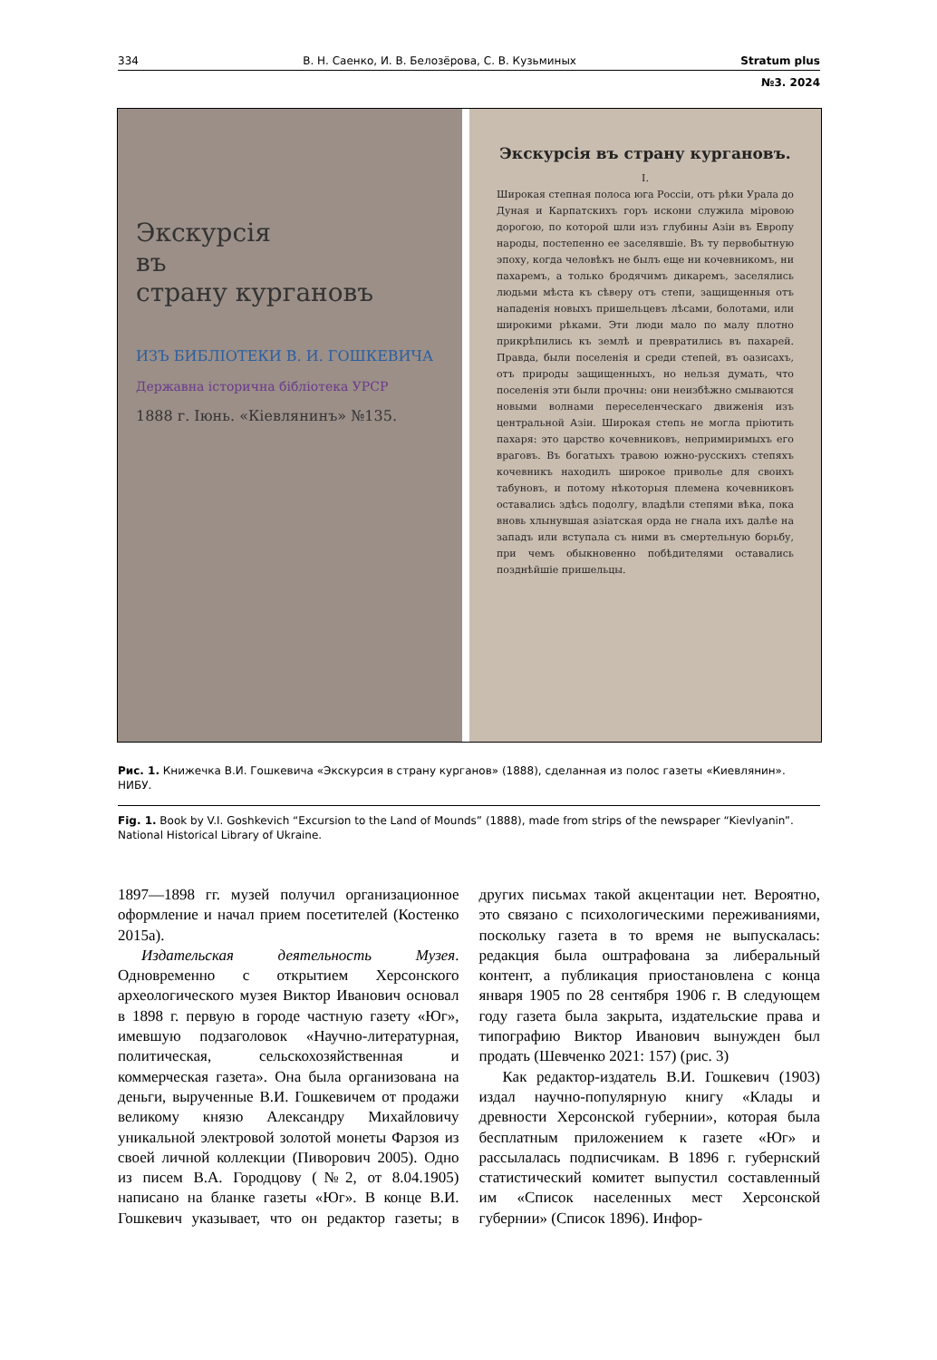334 В. Н. Саенко, И. В. Белозёрова, С. В. Кузьминых Stratum plus
№3. 2024
Экскурсія
въ
страну кургановъ
ИЗЪ БИБЛІОТЕКИ В. И. ГОШКЕВИЧА
Державна історична бібліотека УРСР
1888 г. Іюнь. «Кіевлянинъ» №135.
Экскурсія въ страну кургановъ.
I.
Широкая степная полоса юга Россіи, отъ рѣки Урала до Дуная и Карпатскихъ горъ искони служила міровою дорогою, по которой шли изъ глубины Азіи въ Европу народы, постепенно ее заселявшіе. Въ ту первобытную эпоху, когда человѣкъ не былъ еще ни кочевникомъ, ни пахаремъ, а только бродячимъ дикаремъ, заселялись людьми мѣста къ сѣверу отъ степи, защищенныя отъ нападенія новыхъ пришельцевъ лѣсами, болотами, или широкими рѣками. Эти люди мало по малу плотно прикрѣпились къ землѣ и превратились въ пахарей. Правда, были поселенія и среди степей, въ оазисахъ, отъ природы защищенныхъ, но нельзя думать, что поселенія эти были прочны: они неизбѣжно смываются новыми волнами переселенческаго движенія изъ центральной Азіи. Широкая степь не могла пріютить пахаря: это царство кочевниковъ, непримиримыхъ его враговъ. Въ богатыхъ травою южно-русскихъ степяхъ кочевникъ находилъ широкое приволье для своихъ табуновъ, и потому нѣкоторыя племена кочевниковъ оставались здѣсь подолгу, владѣли степями вѣка, пока вновь хлынувшая азіатская орда не гнала ихъ далѣе на западъ или вступала съ ними въ смертельную борьбу, при чемъ обыкновенно побѣдителями оставались позднѣйшіе пришельцы.
Рис. 1. Книжечка В.И. Гошкевича «Экскурсия в страну курганов» (1888), сделанная из полос газеты «Киевлянин». НИБУ.
Fig. 1. Book by V.I. Goshkevich “Excursion to the Land of Mounds” (1888), made from strips of the newspaper “Kievlyanin”. National Historical Library of Ukraine.
1897—1898 гг. музей получил организационное оформление и начал прием посетителей (Костенко 2015a).
Издательская деятельность Музея. Одновременно с открытием Херсонского археологического музея Виктор Иванович основал в 1898 г. первую в городе частную газету «Юг», имевшую подзаголовок «Научно-литературная, политическая, сельскохозяйственная и коммерческая газета». Она была организована на деньги, вырученные В.И. Гошкевичем от продажи великому князю Александру Михайловичу уникальной электровой золотой монеты Фарзоя из своей личной коллекции (Пиворович 2005). Одно из писем В.А. Городцову (№2, от 8.04.1905) написано на бланке газеты «Юг». В конце В.И. Гошкевич указывает, что он редактор газеты; в других письмах такой акцентации нет. Вероятно, это связано с психологическими переживаниями, поскольку газета в то время не выпускалась: редакция была оштрафована за либеральный контент, а публикация приостановлена с конца января 1905 по 28 сентября 1906 г. В следующем году газета была закрыта, издательские права и типографию Виктор Иванович вынужден был продать (Шевченко 2021: 157) (рис. 3)
Как редактор-издатель В.И. Гошкевич (1903) издал научно-популярную книгу «Клады и древности Херсонской губернии», которая была бесплатным приложением к газете «Юг» и рассылалась подписчикам. В 1896 г. губернский статистический комитет выпустил составленный им «Список населенных мест Херсонской губернии» (Список 1896). Инфор-